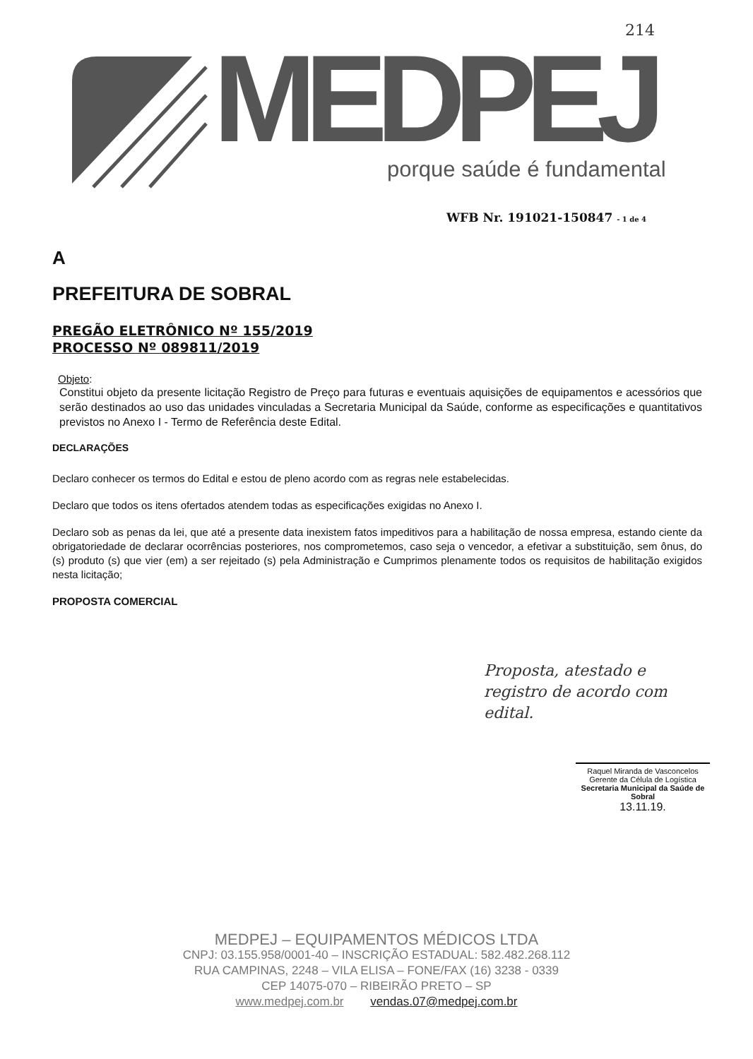MEDPEJ
214
porque saúde é fundamental
WFB Nr. 191021-150847 - 1 de 4
A
PREFEITURA DE SOBRAL
PREGÃO ELETRÔNICO Nº 155/2019
PROCESSO Nº 089811/2019
Objeto:
Constitui objeto da presente licitação Registro de Preço para futuras e eventuais aquisições de equipamentos e acessórios que serão destinados ao uso das unidades vinculadas a Secretaria Municipal da Saúde, conforme as especificações e quantitativos previstos no Anexo I - Termo de Referência deste Edital.
DECLARAÇÕES
Declaro conhecer os termos do Edital e estou de pleno acordo com as regras nele estabelecidas.
Declaro que todos os itens ofertados atendem todas as especificações exigidas no Anexo I.
Declaro sob as penas da lei, que até a presente data inexistem fatos impeditivos para a habilitação de nossa empresa, estando ciente da obrigatoriedade de declarar ocorrências posteriores, nos comprometemos, caso seja o vencedor, a efetivar a substituição, sem ônus, do (s) produto (s) que vier (em) a ser rejeitado (s) pela Administração e Cumprimos plenamente todos os requisitos de habilitação exigidos nesta licitação;
PROPOSTA COMERCIAL
Proposta, atestado e
registro de acordo com
edital.
Raquel Miranda de Vasconcelos
Gerente da Célula de Logística
Secretaria Municipal da Saúde de Sobral
13.11.19.
MEDPEJ – EQUIPAMENTOS MÉDICOS LTDA
CNPJ: 03.155.958/0001-40 – INSCRIÇÃO ESTADUAL: 582.482.268.112
RUA CAMPINAS, 2248 – VILA ELISA – FONE/FAX (16) 3238 - 0339
CEP 14075-070 – RIBEIRÃO PRETO – SP
www.medpej.com.br vendas.07@medpej.com.br